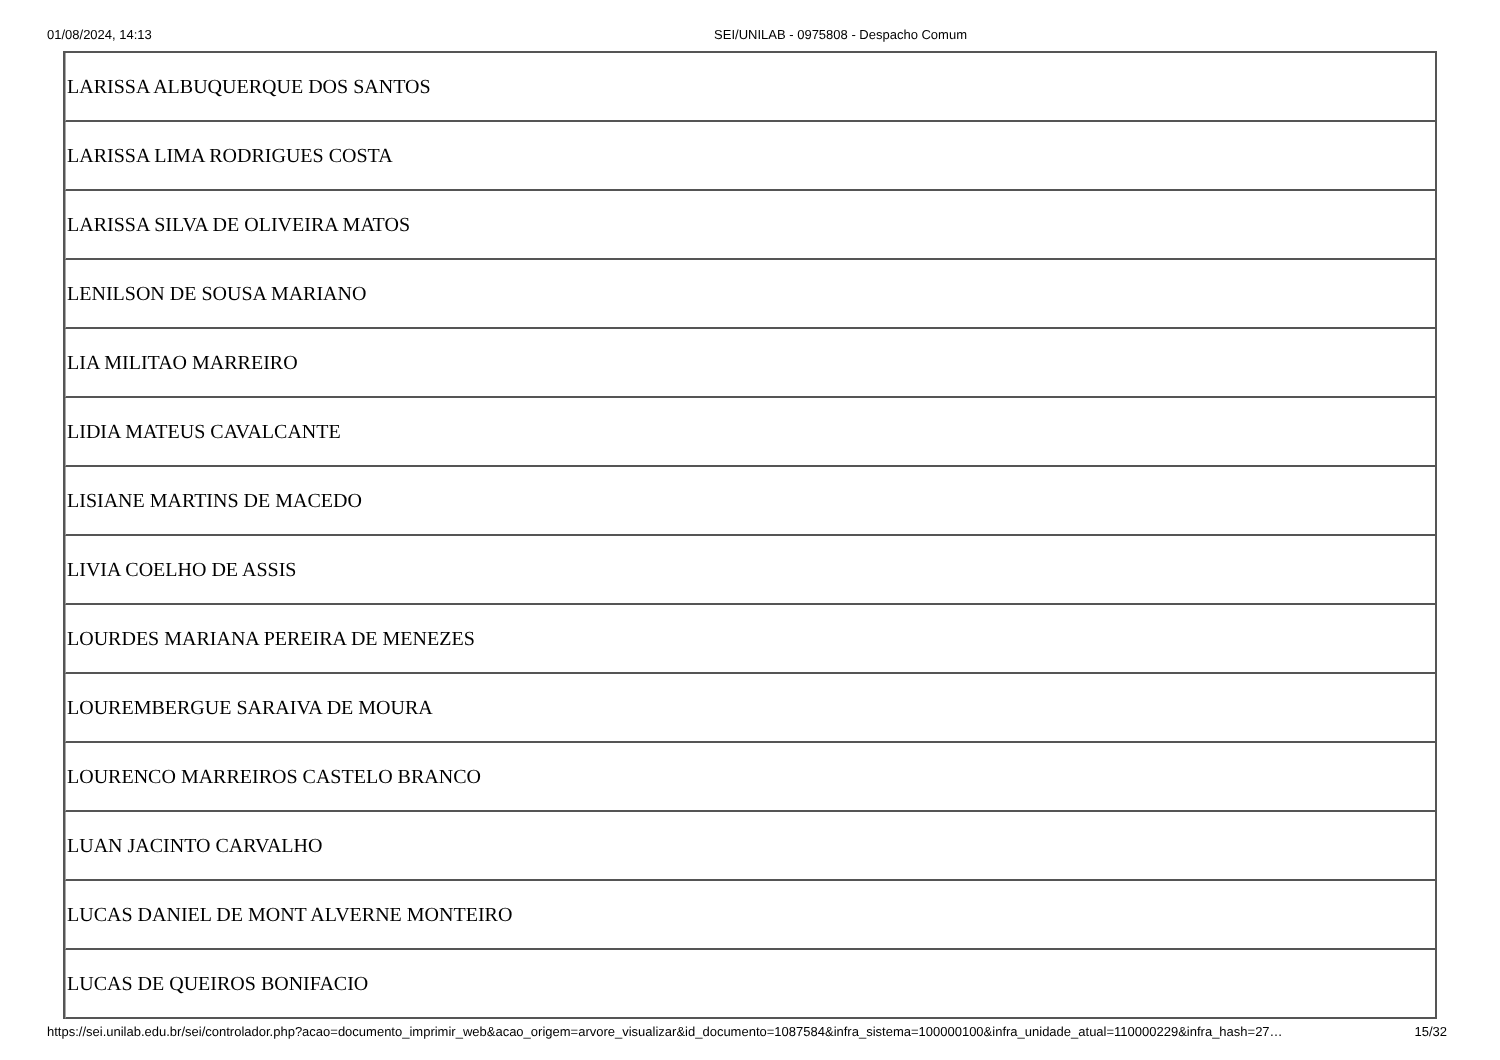01/08/2024, 14:13 SEI/UNILAB - 0975808 - Despacho Comum
| LARISSA ALBUQUERQUE DOS SANTOS |
| LARISSA LIMA RODRIGUES COSTA |
| LARISSA SILVA DE OLIVEIRA MATOS |
| LENILSON DE SOUSA MARIANO |
| LIA MILITAO MARREIRO |
| LIDIA MATEUS CAVALCANTE |
| LISIANE MARTINS DE MACEDO |
| LIVIA COELHO DE ASSIS |
| LOURDES MARIANA PEREIRA DE MENEZES |
| LOUREMBERGUE SARAIVA DE MOURA |
| LOURENCO MARREIROS CASTELO BRANCO |
| LUAN JACINTO CARVALHO |
| LUCAS DANIEL DE MONT ALVERNE MONTEIRO |
| LUCAS DE QUEIROS BONIFACIO |
https://sei.unilab.edu.br/sei/controlador.php?acao=documento_imprimir_web&acao_origem=arvore_visualizar&id_documento=1087584&infra_sistema=100000100&infra_unidade_atual=110000229&infra_hash=27… 15/32